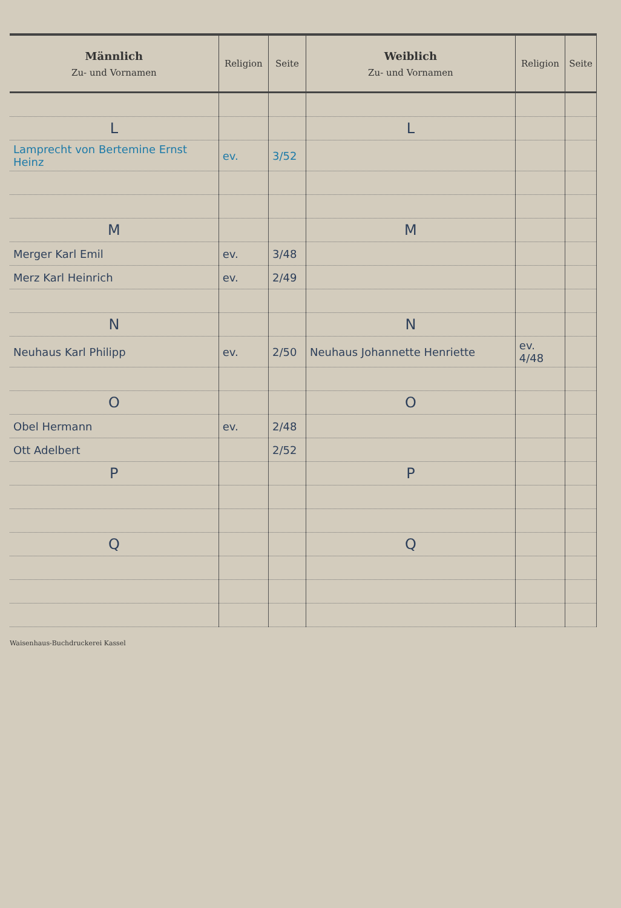| Männlich Zu- und Vornamen | Religion | Seite | Weiblich Zu- und Vornamen | Religion | Seite |
| --- | --- | --- | --- | --- | --- |
| L | | | L | | |
| Lamprecht von Bertemine Ernst Heinz | ev. | 3/52 | | | |
| M | | | M | | |
| Merger Karl Emil | ev. | 3/48 | | | |
| Merz Karl Heinrich | ev. | 2/49 | | | |
| N | | | N | | |
| Neuhaus Karl Philipp | ev. | 2/50 | Neuhaus Johannette Henriette | ev. 4/48 | |
| O | | | O | | |
| Obel Hermann | ev. | 2/48 | | | |
| Ott Adelbert | | 2/52 | | | |
| P | | | P | | |
| Q | | | Q | | |
Waisenhaus-Buchdruckerei Kassel